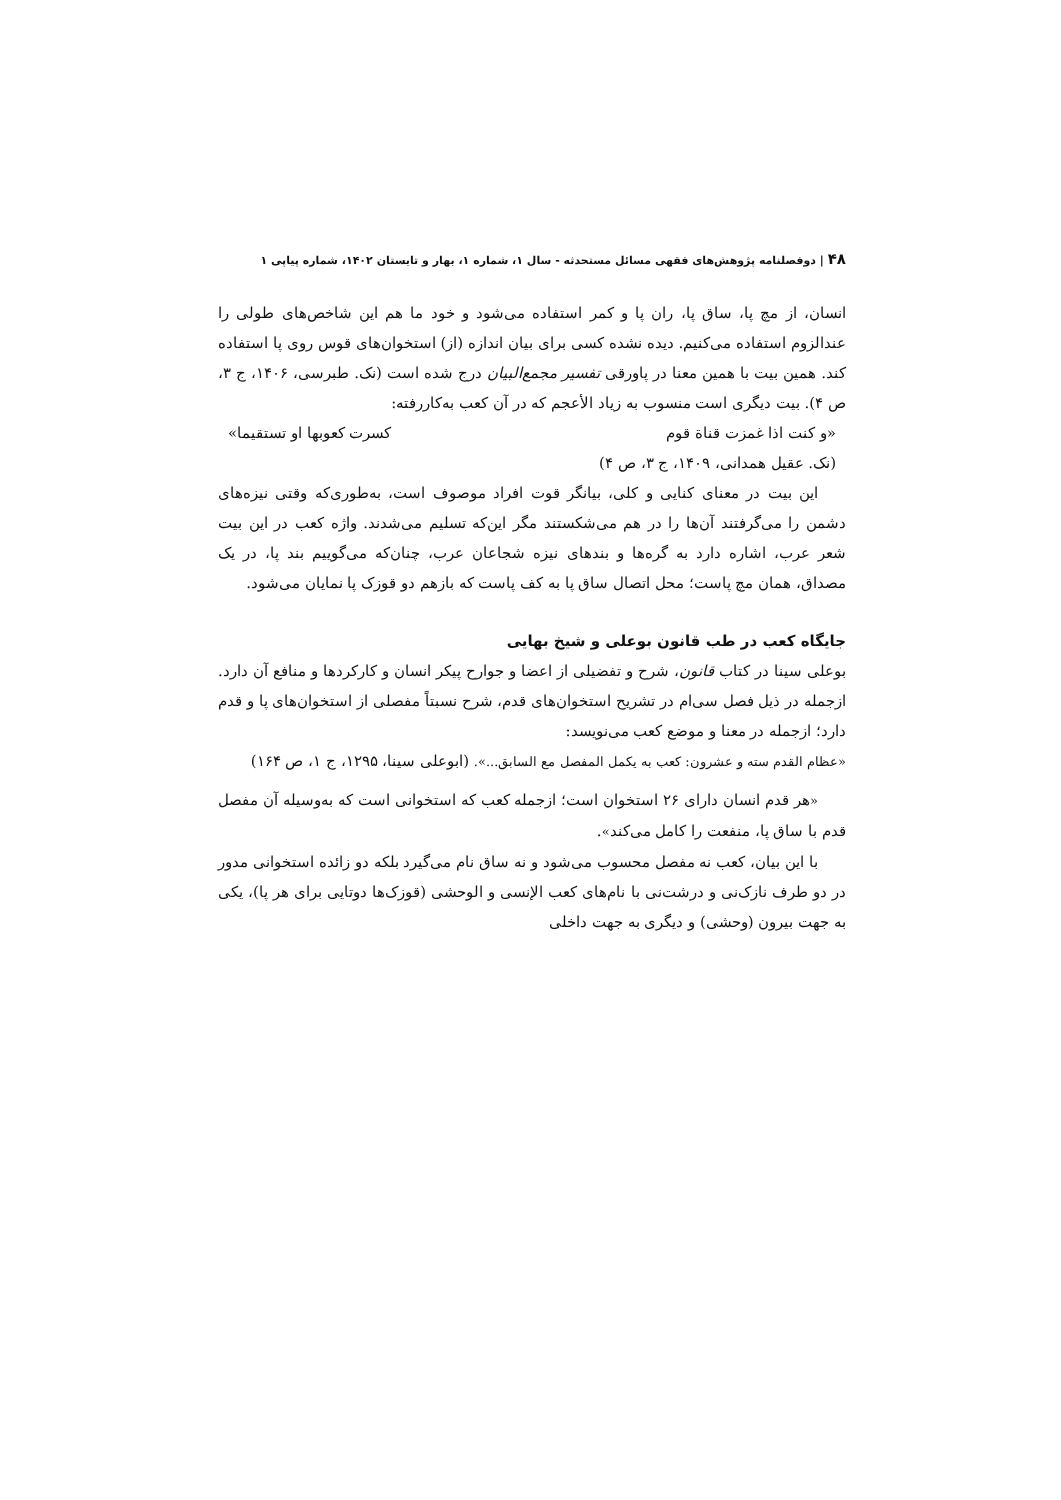۴۸ | دوفصلنامه پژوهش‌های فقهی مسائل مستحدثه - سال ۱، شماره ۱، بهار و تابستان ۱۴۰۲، شماره پیاپی ۱
انسان، از مچ پا، ساق پا، ران پا و کمر استفاده می‌شود و خود ما هم این شاخص‌های طولی را عندالزوم استفاده می‌کنیم. دیده نشده کسی برای بیان اندازه (از) استخوان‌های قوس روی پا استفاده کند. همین بیت با همین معنا در پاورقی تفسیر مجمع‌البیان درج شده است (نک. طبرسی، ۱۴۰۶، ج ۳، ص ۴). بیت دیگری است منسوب به زیاد الأعجم که در آن کعب به‌کاررفته:
«و کنت اذا غمزت قناة قوم کسرت کعوبها او تستقیما»
(نک. عقیل همدانی، ۱۴۰۹، ج ۳، ص ۴)
این بیت در معنای کنایی و کلی، بیانگر قوت افراد موصوف است، به‌طوری‌که وقتی نیزه‌های دشمن را می‌گرفتند آن‌ها را در هم می‌شکستند مگر این‌که تسلیم می‌شدند. واژه کعب در این بیت شعر عرب، اشاره دارد به گره‌ها و بندهای نیزه شجاعان عرب، چنان‌که می‌گوییم بند پا، در یک مصداق، همان مچ پاست؛ محل اتصال ساق پا به کف پاست که بازهم دو قوزک پا نمایان می‌شود.
جایگاه کعب در طب قانون بوعلی و شیخ بهایی
بوعلی سینا در کتاب قانون، شرح و تفضیلی از اعضا و جوارح پیکر انسان و کارکردها و منافع آن دارد. ازجمله در ذیل فصل سی‌ام در تشریح استخوان‌های قدم، شرح نسبتاً مفصلی از استخوان‌های پا و قدم دارد؛ ازجمله در معنا و موضع کعب می‌نویسد:
«عظام القدم سته و عشرون: کعب به یکمل المفصل مع السابق...». (ابوعلی سینا، ۱۲۹۵، ج ۱، ص ۱۶۴)
«هر قدم انسان دارای ۲۶ استخوان است؛ ازجمله کعب که استخوانی است که به‌وسیله آن مفصل قدم با ساق پا، منفعت را کامل می‌کند».
با این بیان، کعب نه مفصل محسوب می‌شود و نه ساق نام می‌گیرد بلکه دو زائده استخوانی مدور در دو طرف نازک‌نی و درشت‌نی با نام‌های کعب الإنسی و الوحشی (قوزک‌ها دوتایی برای هر پا)، یکی به جهت بیرون (وحشی) و دیگری به جهت داخلی